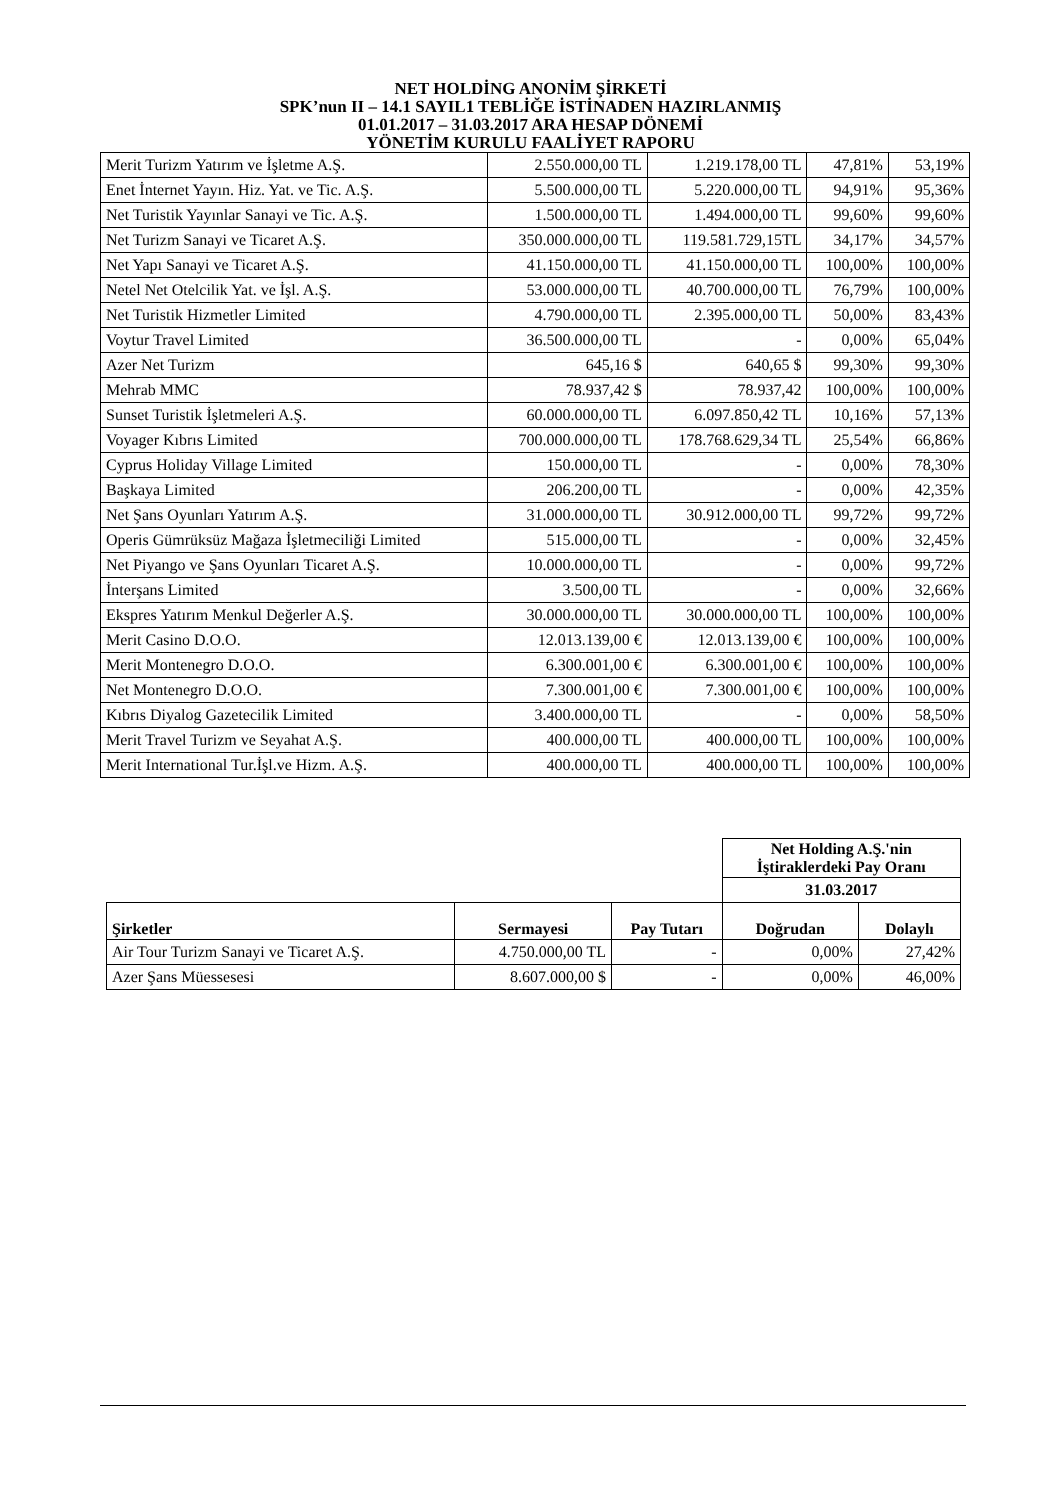NET HOLDİNG ANONİM ŞİRKETİ
SPK’nun II – 14.1 SAYIL1 TEBLİĞE İSTİNADEN HAZIRLANMIŞ
01.01.2017 – 31.03.2017 ARA HESAP DÖNEMİ
YÖNETİM KURULU FAALİYET RAPORU
| Merit Turizm Yatırım ve İşletme A.Ş. | 2.550.000,00 TL | 1.219.178,00 TL | 47,81% | 53,19% |
| Enet İnternet Yayın. Hiz. Yat. ve Tic. A.Ş. | 5.500.000,00 TL | 5.220.000,00 TL | 94,91% | 95,36% |
| Net Turistik Yayınlar Sanayi ve Tic. A.Ş. | 1.500.000,00 TL | 1.494.000,00 TL | 99,60% | 99,60% |
| Net Turizm Sanayi ve Ticaret A.Ş. | 350.000.000,00 TL | 119.581.729,15TL | 34,17% | 34,57% |
| Net Yapı Sanayi ve Ticaret A.Ş. | 41.150.000,00 TL | 41.150.000,00 TL | 100,00% | 100,00% |
| Netel Net Otelcilik Yat. ve İşl. A.Ş. | 53.000.000,00 TL | 40.700.000,00 TL | 76,79% | 100,00% |
| Net Turistik Hizmetler Limited | 4.790.000,00 TL | 2.395.000,00 TL | 50,00% | 83,43% |
| Voytur Travel Limited | 36.500.000,00 TL | - | 0,00% | 65,04% |
| Azer Net Turizm | 645,16 $ | 640,65 $ | 99,30% | 99,30% |
| Mehrab MMC | 78.937,42 $ | 78.937,42 | 100,00% | 100,00% |
| Sunset Turistik İşletmeleri A.Ş. | 60.000.000,00 TL | 6.097.850,42 TL | 10,16% | 57,13% |
| Voyager Kıbrıs Limited | 700.000.000,00 TL | 178.768.629,34 TL | 25,54% | 66,86% |
| Cyprus Holiday Village Limited | 150.000,00 TL | - | 0,00% | 78,30% |
| Başkaya Limited | 206.200,00 TL | - | 0,00% | 42,35% |
| Net Şans Oyunları Yatırım A.Ş. | 31.000.000,00 TL | 30.912.000,00 TL | 99,72% | 99,72% |
| Operis Gümrüksüz Mağaza İşletmeciliği Limited | 515.000,00 TL | - | 0,00% | 32,45% |
| Net Piyango ve Şans Oyunları Ticaret A.Ş. | 10.000.000,00 TL | - | 0,00% | 99,72% |
| İnterşans Limited | 3.500,00 TL | - | 0,00% | 32,66% |
| Ekspres Yatırım Menkul Değerler A.Ş. | 30.000.000,00 TL | 30.000.000,00 TL | 100,00% | 100,00% |
| Merit Casino D.O.O. | 12.013.139,00 € | 12.013.139,00 € | 100,00% | 100,00% |
| Merit Montenegro D.O.O. | 6.300.001,00 € | 6.300.001,00 € | 100,00% | 100,00% |
| Net Montenegro D.O.O. | 7.300.001,00 € | 7.300.001,00 € | 100,00% | 100,00% |
| Kıbrıs Diyalog Gazetecilik Limited | 3.400.000,00 TL | - | 0,00% | 58,50% |
| Merit Travel Turizm ve Seyahat A.Ş. | 400.000,00 TL | 400.000,00 TL | 100,00% | 100,00% |
| Merit International Tur.İşl.ve Hizm. A.Ş. | 400.000,00 TL | 400.000,00 TL | 100,00% | 100,00% |
| | | | Net Holding A.Ş.'nin İştiraklerdeki Pay Oranı | |
| | | | 31.03.2017 | |
| Şirketler | Sermayesi | Pay Tutarı | Doğrudan | Dolaylı |
| Air Tour Turizm Sanayi ve Ticaret A.Ş. | 4.750.000,00 TL | - | 0,00% | 27,42% |
| Azer Şans Müessesesi | 8.607.000,00 $ | - | 0,00% | 46,00% |